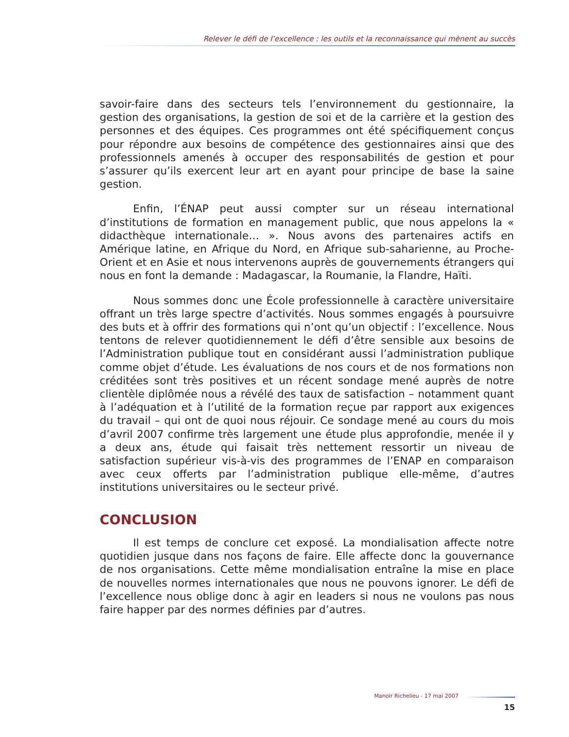Relever le défi de l’excellence : les outils et la reconnaissance qui mènent au succès
savoir-faire dans des secteurs tels l’environnement du gestionnaire, la gestion des organisations, la gestion de soi et de la carrière et la gestion des personnes et des équipes. Ces programmes ont été spécifiquement conçus pour répondre aux besoins de compétence des gestionnaires ainsi que des professionnels amenés à occuper des responsabilités de gestion et pour s’assurer qu’ils exercent leur art en ayant pour principe de base la saine gestion.
Enfin, l’ÉNAP peut aussi compter sur un réseau international d’institutions de formation en management public, que nous appelons la « didacthèque internationale… ». Nous avons des partenaires actifs en Amérique latine, en Afrique du Nord, en Afrique sub-saharienne, au Proche-Orient et en Asie et nous intervenons auprès de gouvernements étrangers qui nous en font la demande : Madagascar, la Roumanie, la Flandre, Haïti.
Nous sommes donc une École professionnelle à caractère universitaire offrant un très large spectre d’activités. Nous sommes engagés à poursuivre des buts et à offrir des formations qui n’ont qu’un objectif : l’excellence. Nous tentons de relever quotidiennement le défi d’être sensible aux besoins de l’Administration publique tout en considérant aussi l’administration publique comme objet d’étude. Les évaluations de nos cours et de nos formations non créditées sont très positives et un récent sondage mené auprès de notre clientèle diplômée nous a révélé des taux de satisfaction – notamment quant à l’adéquation et à l’utilité de la formation reçue par rapport aux exigences du travail – qui ont de quoi nous réjouir. Ce sondage mené au cours du mois d’avril 2007 confirme très largement une étude plus approfondie, menée il y a deux ans, étude qui faisait très nettement ressortir un niveau de satisfaction supérieur vis-à-vis des programmes de l’ENAP en comparaison avec ceux offerts par l’administration publique elle-même, d’autres institutions universitaires ou le secteur privé.
CONCLUSION
Il est temps de conclure cet exposé. La mondialisation affecte notre quotidien jusque dans nos façons de faire. Elle affecte donc la gouvernance de nos organisations. Cette même mondialisation entraîne la mise en place de nouvelles normes internationales que nous ne pouvons ignorer. Le défi de l’excellence nous oblige donc à agir en leaders si nous ne voulons pas nous faire happer par des normes définies par d’autres.
Manoir Richelieu - 17 mai 2007
15